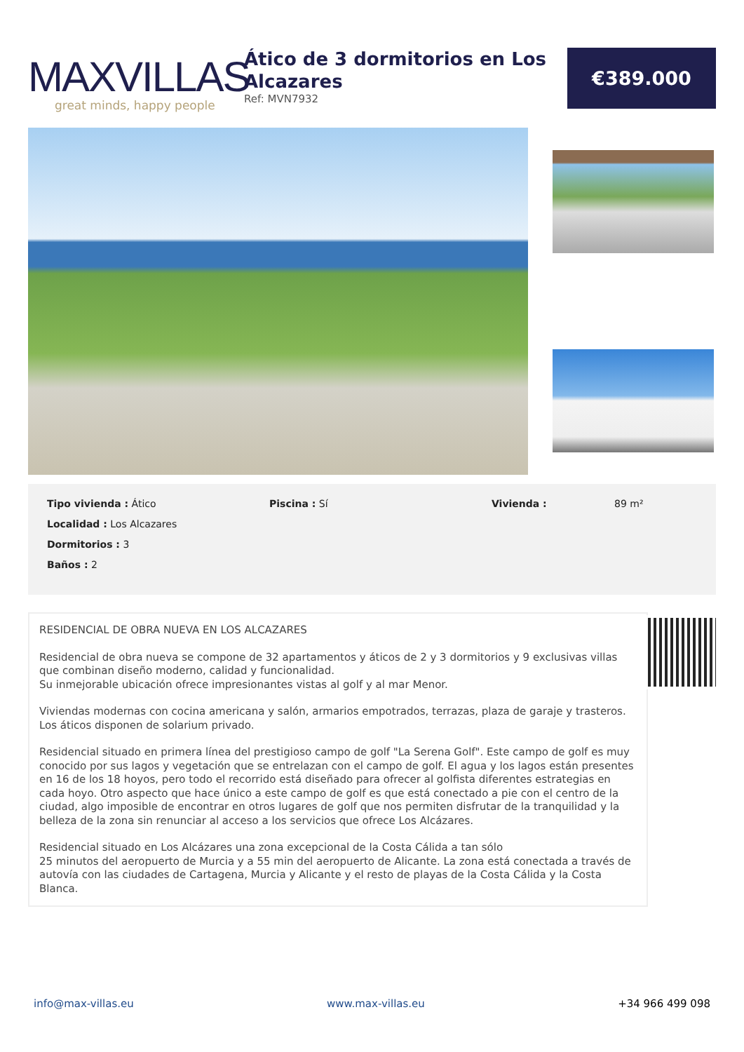MAXVILLAS
great minds, happy people
Ático de 3 dormitorios en Los Alcazares
Ref: MVN7932
€389.000
Tipo vivienda : Ático
Localidad : Los Alcazares
Dormitorios : 3
Baños : 2
Piscina : Sí Vivienda : 89 m²
RESIDENCIAL DE OBRA NUEVA EN LOS ALCAZARES
Residencial de obra nueva se compone de 32 apartamentos y áticos de 2 y 3 dormitorios y 9 exclusivas villas que combinan diseño moderno, calidad y funcionalidad.
Su inmejorable ubicación ofrece impresionantes vistas al golf y al mar Menor.
Viviendas modernas con cocina americana y salón, armarios empotrados, terrazas, plaza de garaje y trasteros.
Los áticos disponen de solarium privado.
Residencial situado en primera línea del prestigioso campo de golf "La Serena Golf". Este campo de golf es muy conocido por sus lagos y vegetación que se entrelazan con el campo de golf. El agua y los lagos están presentes en 16 de los 18 hoyos, pero todo el recorrido está diseñado para ofrecer al golfista diferentes estrategias en cada hoyo. Otro aspecto que hace único a este campo de golf es que está conectado a pie con el centro de la ciudad, algo imposible de encontrar en otros lugares de golf que nos permiten disfrutar de la tranquilidad y la belleza de la zona sin renunciar al acceso a los servicios que ofrece Los Alcázares.
Residencial situado en Los Alcázares una zona excepcional de la Costa Cálida a tan sólo
25 minutos del aeropuerto de Murcia y a 55 min del aeropuerto de Alicante. La zona está conectada a través de autovía con las ciudades de Cartagena, Murcia y Alicante y el resto de playas de la Costa Cálida y la Costa Blanca.
info@max-villas.eu www.max-villas.eu +34 966 499 098